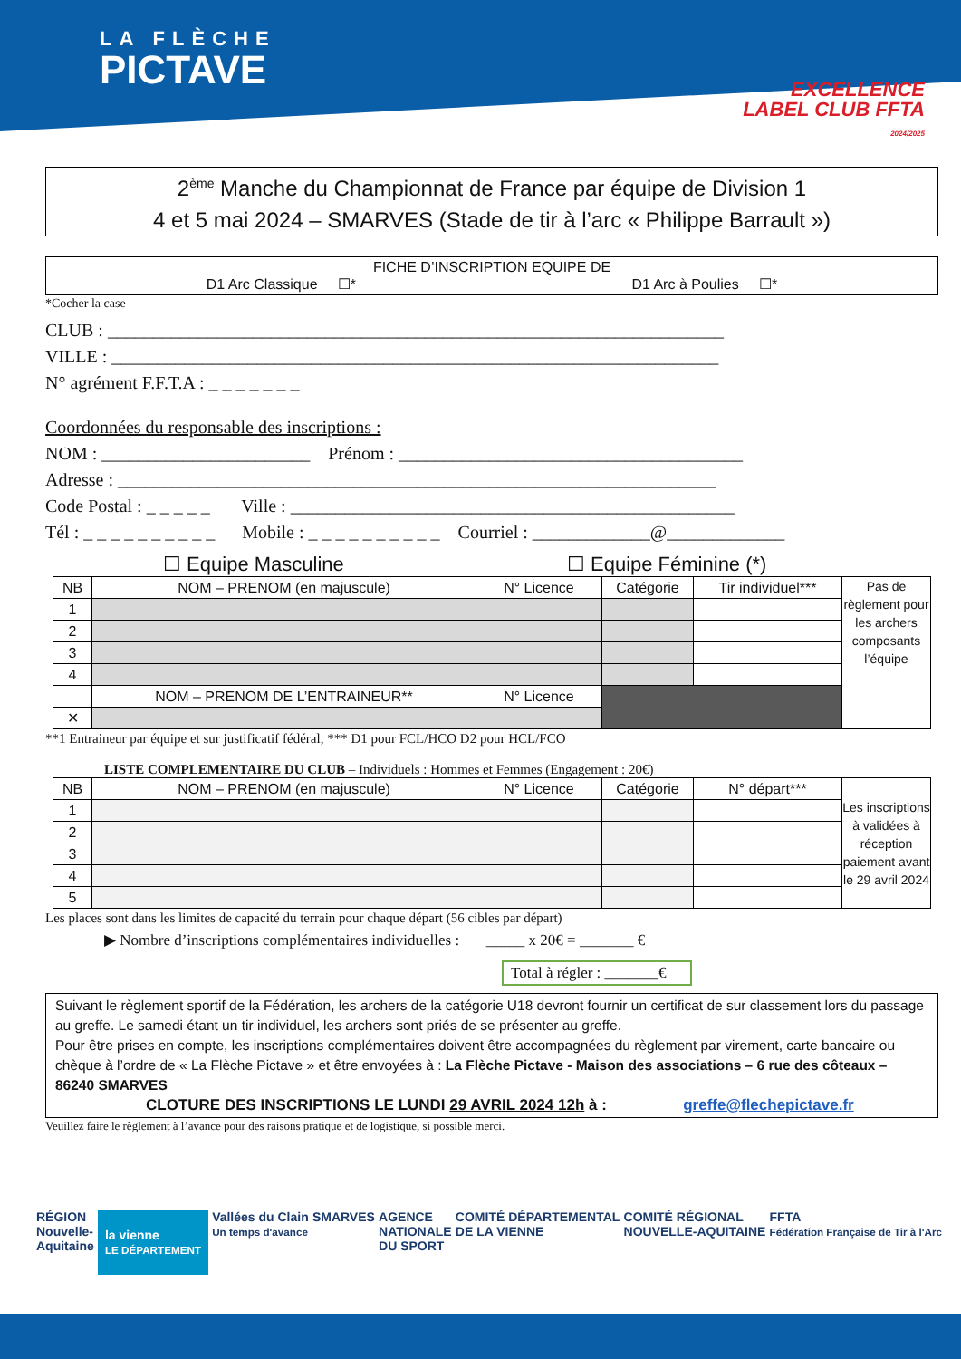LA FLÈCHE
PICTAVE
EXCELLENCE
LABEL CLUB FFTA
2024/2025
2<sup>ème</sup> Manche du Championnat de France par équipe de Division 1
4 et 5 mai 2024 – SMARVES (Stade de tir à l’arc « Philippe Barrault »)
FICHE D’INSCRIPTION EQUIPE DE
D1 Arc Classique ☐* D1 Arc à Poulies ☐*
*Cocher la case
CLUB : ____________________________________________________________________
VILLE : ___________________________________________________________________
N° agrément F.F.T.A : _ _ _ _ _ _ _
Coordonnées du responsable des inscriptions :
NOM : _______________________ Prénom : ______________________________________
Adresse : __________________________________________________________________
Code Postal : _ _ _ _ _ Ville : _________________________________________________
Tél : _ _ _ _ _ _ _ _ _ _ Mobile : _ _ _ _ _ _ _ _ _ _ Courriel : _____________@_____________
☐ Equipe Masculine ☐ Equipe Féminine (*)
| NB | NOM – PRENOM (en majuscule) | N° Licence | Catégorie | Tir individuel*** | Pas de règlement pour les archers composants l’équipe |
| 1 | | | | | |
| 2 | | | | | |
| 3 | | | | | |
| 4 | | | | | |
| | NOM – PRENOM DE L’ENTRAINEUR** | N° Licence | | | |
| ✕ | | | | | |
**1 Entraineur par équipe et sur justificatif fédéral, *** D1 pour FCL/HCO D2 pour HCL/FCO
LISTE COMPLEMENTAIRE DU CLUB – Individuels : Hommes et Femmes (Engagement : 20€)
| NB | NOM – PRENOM (en majuscule) | N° Licence | Catégorie | N° départ*** | Les inscriptions à validées à réception paiement avant le 29 avril 2024 |
| 1 | | | | | |
| 2 | | | | | |
| 3 | | | | | |
| 4 | | | | | |
| 5 | | | | | |
Les places sont dans les limites de capacité du terrain pour chaque départ (56 cibles par départ)
▶ Nombre d’inscriptions complémentaires individuelles : _____ x 20€ = _______ €
Total à régler : _______€
Suivant le règlement sportif de la Fédération, les archers de la catégorie U18 devront fournir un certificat de sur classement lors du passage au greffe. Le samedi étant un tir individuel, les archers sont priés de se présenter au greffe.
Pour être prises en compte, les inscriptions complémentaires doivent être accompagnées du règlement par virement, carte bancaire ou chèque à l’ordre de « La Flèche Pictave » et être envoyées à : La Flèche Pictave - Maison des associations – 6 rue des côteaux – 86240 SMARVES
CLOTURE DES INSCRIPTIONS LE LUNDI 29 AVRIL 2024 12h à : greffe@flechepictave.fr
Veuillez faire le règlement à l’avance pour des raisons pratique et de logistique, si possible merci.
RÉGION
Nouvelle-
Aquitaine la vienne
LE DÉPARTEMENT Vallées du Clain
Un temps d'avance SMARVES AGENCE
NATIONALE
DU SPORT COMITÉ DÉPARTEMENTAL
DE LA VIENNE COMITÉ RÉGIONAL
NOUVELLE-AQUITAINE FFTA
Fédération Française de Tir à l'Arc